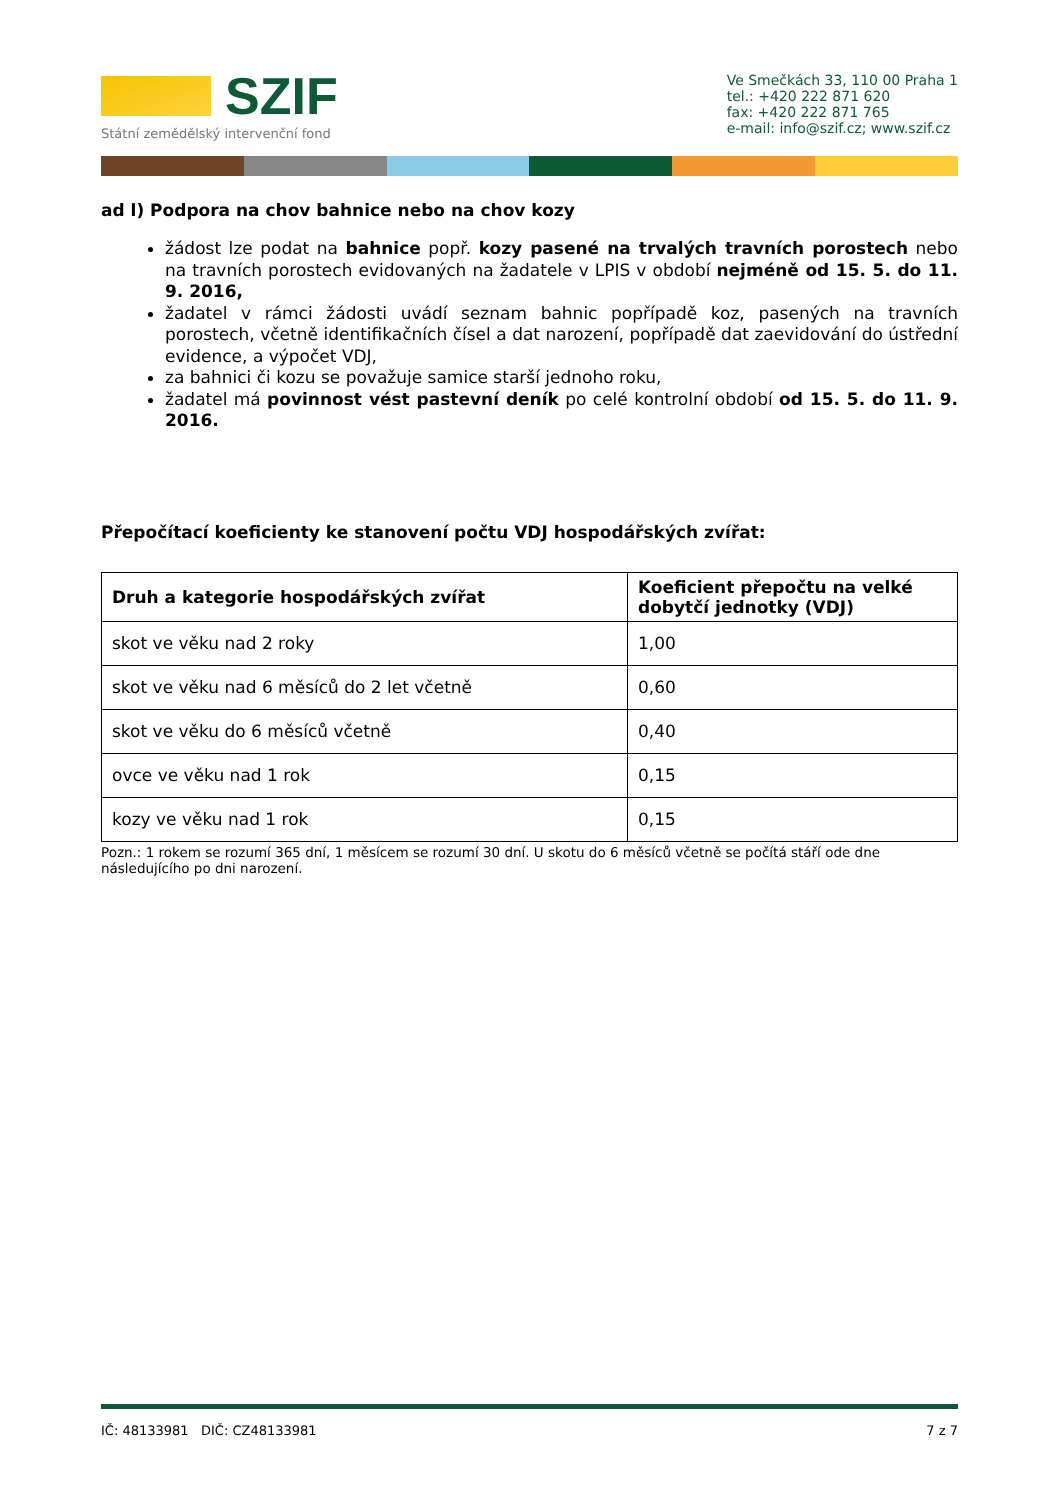SZIF
Státní zemědělský intervenční fond
Ve Smečkách 33, 110 00 Praha 1
tel.: +420 222 871 620
fax: +420 222 871 765
e-mail: info@szif.cz; www.szif.cz
ad l) Podpora na chov bahnice nebo na chov kozy
žádost lze podat na bahnice popř. kozy pasené na trvalých travních porostech nebo na travních porostech evidovaných na žadatele v LPIS v období nejméně od 15. 5. do 11. 9. 2016,
žadatel v rámci žádosti uvádí seznam bahnic popřípadě koz, pasených na travních porostech, včetně identifikačních čísel a dat narození, popřípadě dat zaevidování do ústřední evidence, a výpočet VDJ,
za bahnici či kozu se považuje samice starší jednoho roku,
žadatel má povinnost vést pastevní deník po celé kontrolní období od 15. 5. do 11. 9. 2016.
Přepočítací koeficienty ke stanovení počtu VDJ hospodářských zvířat:
| Druh a kategorie hospodářských zvířat | Koeficient přepočtu na velké dobytčí jednotky (VDJ) |
| --- | --- |
| skot ve věku nad 2 roky | 1,00 |
| skot ve věku nad 6 měsíců do 2 let včetně | 0,60 |
| skot ve věku do 6 měsíců včetně | 0,40 |
| ovce ve věku nad 1 rok | 0,15 |
| kozy ve věku nad 1 rok | 0,15 |
Pozn.: 1 rokem se rozumí 365 dní, 1 měsícem se rozumí 30 dní. U skotu do 6 měsíců včetně se počítá stáří ode dne následujícího po dni narození.
IČ: 48133981 DIČ: CZ48133981 7 z 7